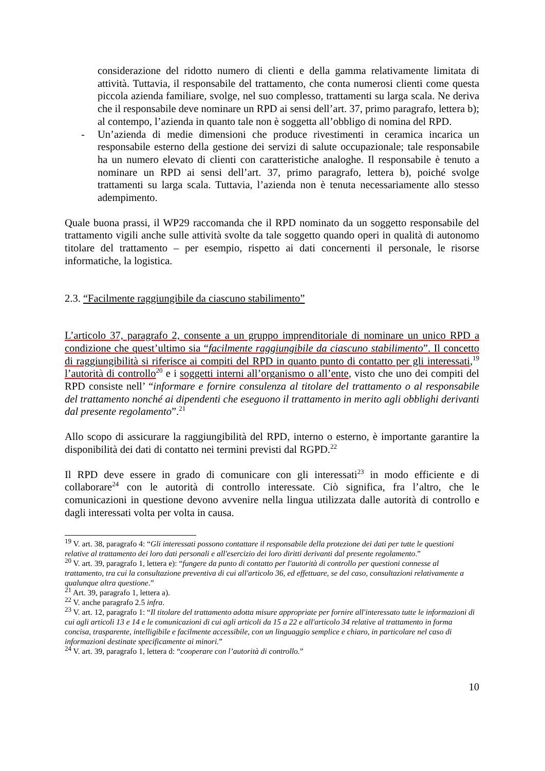considerazione del ridotto numero di clienti e della gamma relativamente limitata di attività. Tuttavia, il responsabile del trattamento, che conta numerosi clienti come questa piccola azienda familiare, svolge, nel suo complesso, trattamenti su larga scala. Ne deriva che il responsabile deve nominare un RPD ai sensi dell’art. 37, primo paragrafo, lettera b); al contempo, l’azienda in quanto tale non è soggetta all’obbligo di nomina del RPD.
- Un’azienda di medie dimensioni che produce rivestimenti in ceramica incarica un responsabile esterno della gestione dei servizi di salute occupazionale; tale responsabile ha un numero elevato di clienti con caratteristiche analoghe. Il responsabile è tenuto a nominare un RPD ai sensi dell’art. 37, primo paragrafo, lettera b), poiché svolge trattamenti su larga scala. Tuttavia, l’azienda non è tenuta necessariamente allo stesso adempimento.
Quale buona prassi, il WP29 raccomanda che il RPD nominato da un soggetto responsabile del trattamento vigili anche sulle attività svolte da tale soggetto quando operi in qualità di autonomo titolare del trattamento – per esempio, rispetto ai dati concernenti il personale, le risorse informatiche, la logistica.
2.3. “Facilmente raggiungibile da ciascuno stabilimento”
L’articolo 37, paragrafo 2, consente a un gruppo imprenditoriale di nominare un unico RPD a condizione che quest’ultimo sia “facilmente raggiungibile da ciascuno stabilimento”. Il concetto di raggiungibilità si riferisce ai compiti del RPD in quanto punto di contatto per gli interessati,<sup>19</sup> l’autorità di controllo<sup>20</sup> e i soggetti interni all’organismo o all’ente, visto che uno dei compiti del RPD consiste nell’ “informare e fornire consulenza al titolare del trattamento o al responsabile del trattamento nonché ai dipendenti che eseguono il trattamento in merito agli obblighi derivanti dal presente regolamento”.<sup>21</sup>
Allo scopo di assicurare la raggiungibilità del RPD, interno o esterno, è importante garantire la disponibilità dei dati di contatto nei termini previsti dal RGPD.<sup>22</sup>
Il RPD deve essere in grado di comunicare con gli interessati<sup>23</sup> in modo efficiente e di collaborare<sup>24</sup> con le autorità di controllo interessate. Ciò significa, fra l’altro, che le comunicazioni in questione devono avvenire nella lingua utilizzata dalle autorità di controllo e dagli interessati volta per volta in causa.
<sup>19</sup> V. art. 38, paragrafo 4: “Gli interessati possono contattare il responsabile della protezione dei dati per tutte le questioni relative al trattamento dei loro dati personali e all'esercizio dei loro diritti derivanti dal presente regolamento.”
<sup>20</sup> V. art. 39, paragrafo 1, lettera e): “fungere da punto di contatto per l'autorità di controllo per questioni connesse al trattamento, tra cui la consultazione preventiva di cui all'articolo 36, ed effettuare, se del caso, consultazioni relativamente a qualunque altra questione.”
<sup>21</sup> Art. 39, paragrafo 1, lettera a).
<sup>22</sup> V. anche paragrafo 2.5 infra.
<sup>23</sup> V. art. 12, paragrafo 1: “Il titolare del trattamento adotta misure appropriate per fornire all'interessato tutte le informazioni di cui agli articoli 13 e 14 e le comunicazioni di cui agli articoli da 15 a 22 e all'articolo 34 relative al trattamento in forma concisa, trasparente, intelligibile e facilmente accessibile, con un linguaggio semplice e chiaro, in particolare nel caso di informazioni destinate specificamente ai minori.”
<sup>24</sup> V. art. 39, paragrafo 1, lettera d: “cooperare con l’autorità di controllo.”
10